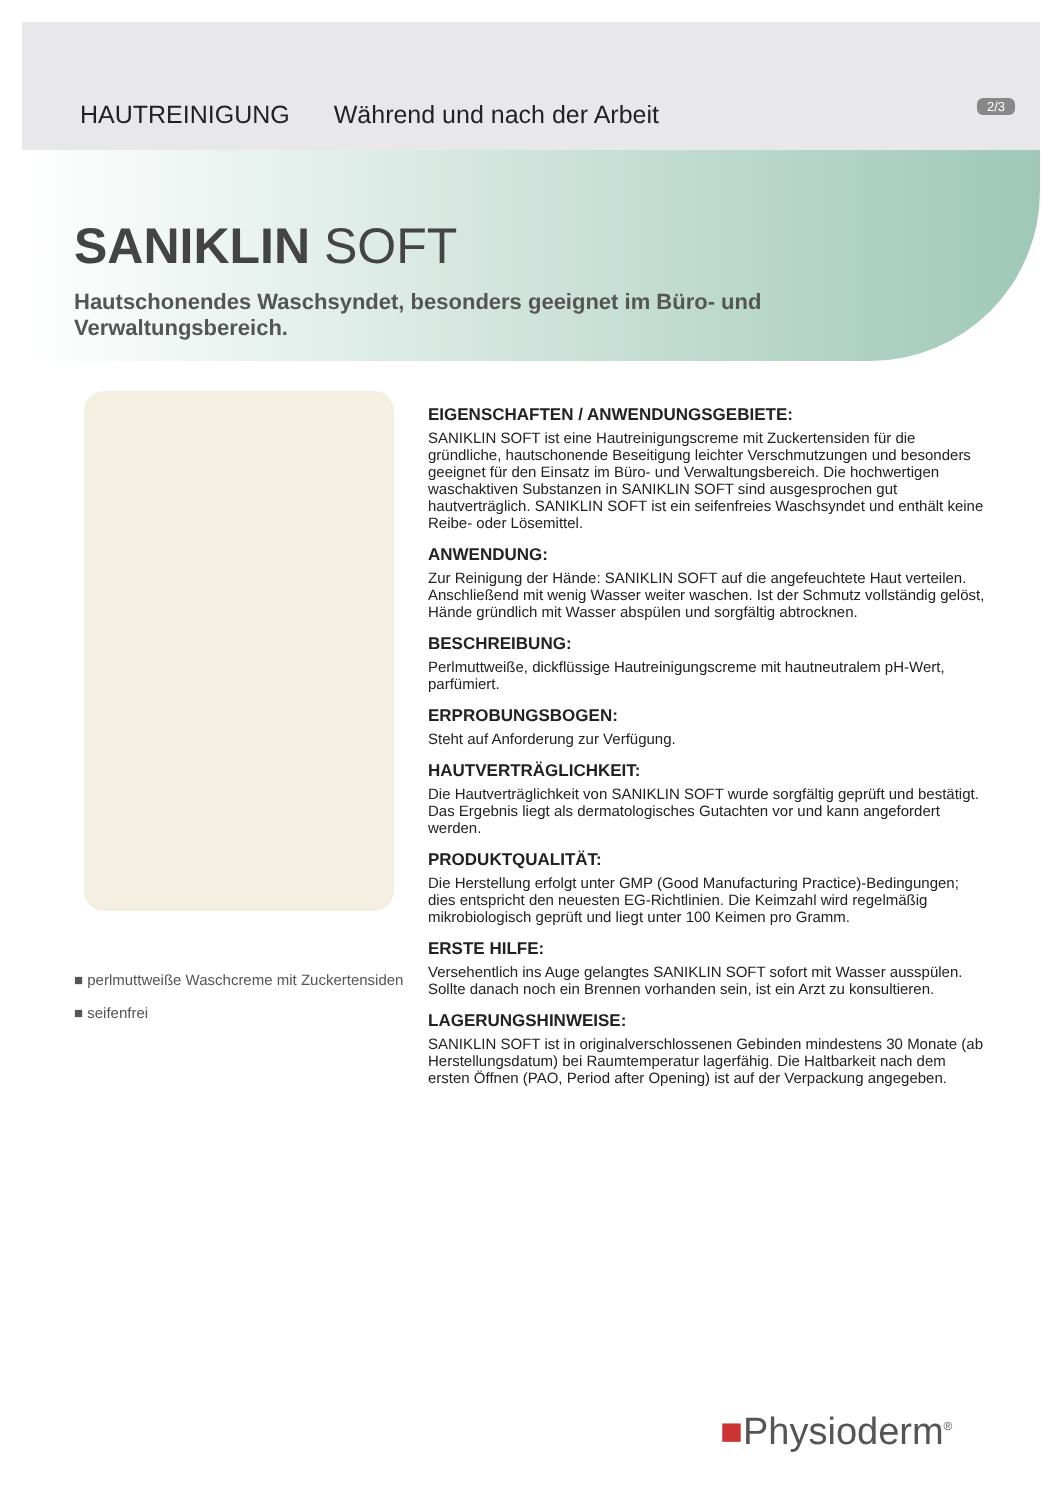HAUTREINIGUNG Während und nach der Arbeit
2/3
SANIKLIN SOFT
Hautschonendes Waschsyndet, besonders geeignet im Büro- und Verwaltungsbereich.
■ perlmuttweiße Waschcreme mit Zuckertensiden
■ seifenfrei
EIGENSCHAFTEN / ANWENDUNGSGEBIETE:
SANIKLIN SOFT ist eine Hautreinigungscreme mit Zuckertensiden für die gründliche, hautschonende Beseitigung leichter Verschmutzungen und besonders geeignet für den Einsatz im Büro- und Verwaltungsbereich. Die hochwertigen waschaktiven Substanzen in SANIKLIN SOFT sind ausgesprochen gut hautverträglich. SANIKLIN SOFT ist ein seifenfreies Waschsyndet und enthält keine Reibe- oder Lösemittel.
ANWENDUNG:
Zur Reinigung der Hände: SANIKLIN SOFT auf die angefeuchtete Haut verteilen. Anschließend mit wenig Wasser weiter waschen. Ist der Schmutz vollständig gelöst, Hände gründlich mit Wasser abspülen und sorgfältig abtrocknen.
BESCHREIBUNG:
Perlmuttweiße, dickflüssige Hautreinigungscreme mit hautneutralem pH-Wert, parfümiert.
ERPROBUNGSBOGEN:
Steht auf Anforderung zur Verfügung.
HAUTVERTRÄGLICHKEIT:
Die Hautverträglichkeit von SANIKLIN SOFT wurde sorgfältig geprüft und bestätigt. Das Ergebnis liegt als dermatologisches Gutachten vor und kann angefordert werden.
PRODUKTQUALITÄT:
Die Herstellung erfolgt unter GMP (Good Manufacturing Practice)-Bedingungen; dies entspricht den neuesten EG-Richtlinien. Die Keimzahl wird regelmäßig mikrobiologisch geprüft und liegt unter 100 Keimen pro Gramm.
ERSTE HILFE:
Versehentlich ins Auge gelangtes SANIKLIN SOFT sofort mit Wasser ausspülen. Sollte danach noch ein Brennen vorhanden sein, ist ein Arzt zu konsultieren.
LAGERUNGSHINWEISE:
SANIKLIN SOFT ist in originalverschlossenen Gebinden mindestens 30 Monate (ab Herstellungsdatum) bei Raumtemperatur lagerfähig. Die Haltbarkeit nach dem ersten Öffnen (PAO, Period after Opening) ist auf der Verpackung angegeben.
■Physioderm<sup>®</sup>